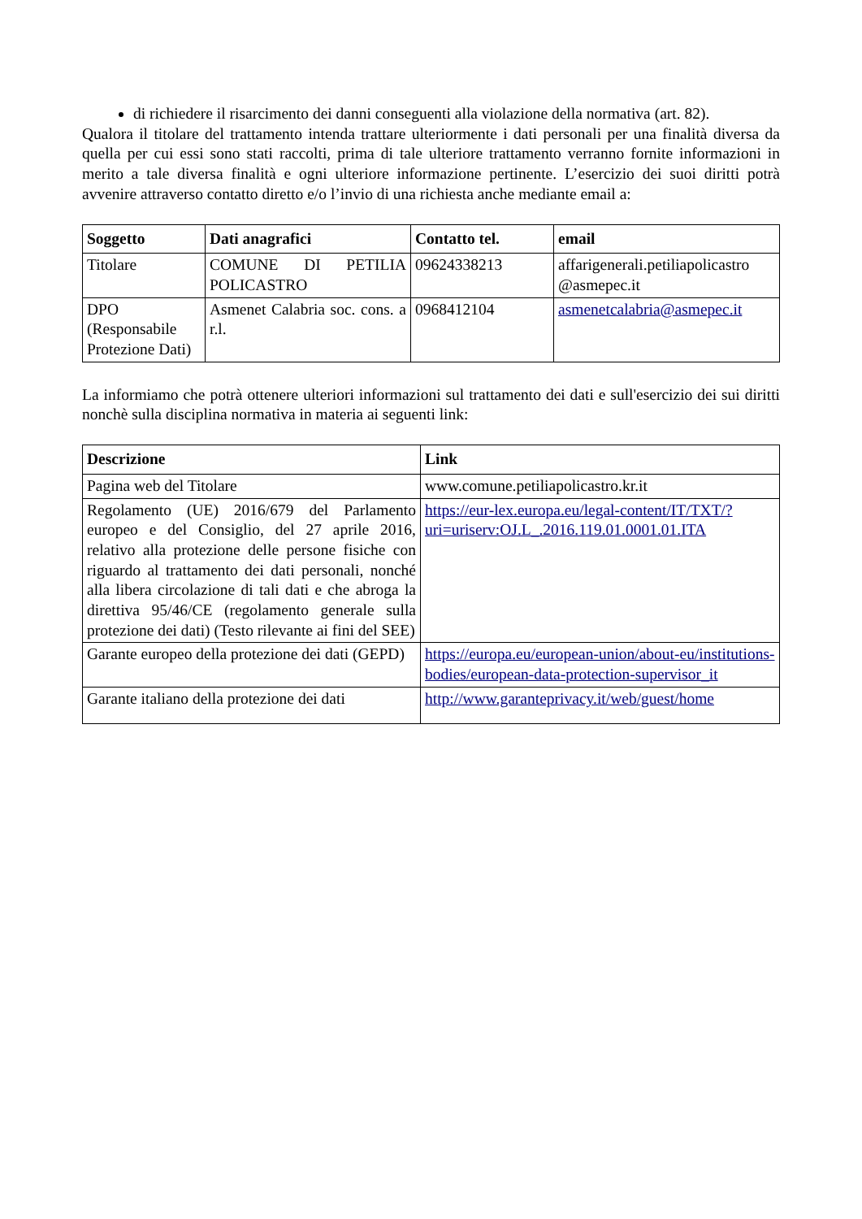di richiedere il risarcimento dei danni conseguenti alla violazione della normativa (art. 82).
Qualora il titolare del trattamento intenda trattare ulteriormente i dati personali per una finalità diversa da quella per cui essi sono stati raccolti, prima di tale ulteriore trattamento verranno fornite informazioni in merito a tale diversa finalità e ogni ulteriore informazione pertinente. L’esercizio dei suoi diritti potrà avvenire attraverso contatto diretto e/o l’invio di una richiesta anche mediante email a:
| Soggetto | Dati anagrafici | Contatto tel. | email |
| --- | --- | --- | --- |
| Titolare | COMUNE DI PETILIA POLICASTRO | 09624338213 | affarigenerali.petiliapolicastro @asmepec.it |
| DPO (Responsabile Protezione Dati) | Asmenet Calabria soc. cons. a r.l. | 0968412104 | asmenetcalabria@asmepec.it |
La informiamo che potrà ottenere ulteriori informazioni sul trattamento dei dati e sull'esercizio dei sui diritti nonchè sulla disciplina normativa in materia ai seguenti link:
| Descrizione | Link |
| --- | --- |
| Pagina web del Titolare | www.comune.petiliapolicastro.kr.it |
| Regolamento (UE) 2016/679 del Parlamento europeo e del Consiglio, del 27 aprile 2016, relativo alla protezione delle persone fisiche con riguardo al trattamento dei dati personali, nonché alla libera circolazione di tali dati e che abroga la direttiva 95/46/CE (regolamento generale sulla protezione dei dati) (Testo rilevante ai fini del SEE) | https://eur-lex.europa.eu/legal-content/IT/TXT/?uri=uriserv:OJ.L_.2016.119.01.0001.01.ITA |
| Garante europeo della protezione dei dati (GEPD) | https://europa.eu/european-union/about-eu/institutions-bodies/european-data-protection-supervisor_it |
| Garante italiano della protezione dei dati | http://www.garanteprivacy.it/web/guest/home |